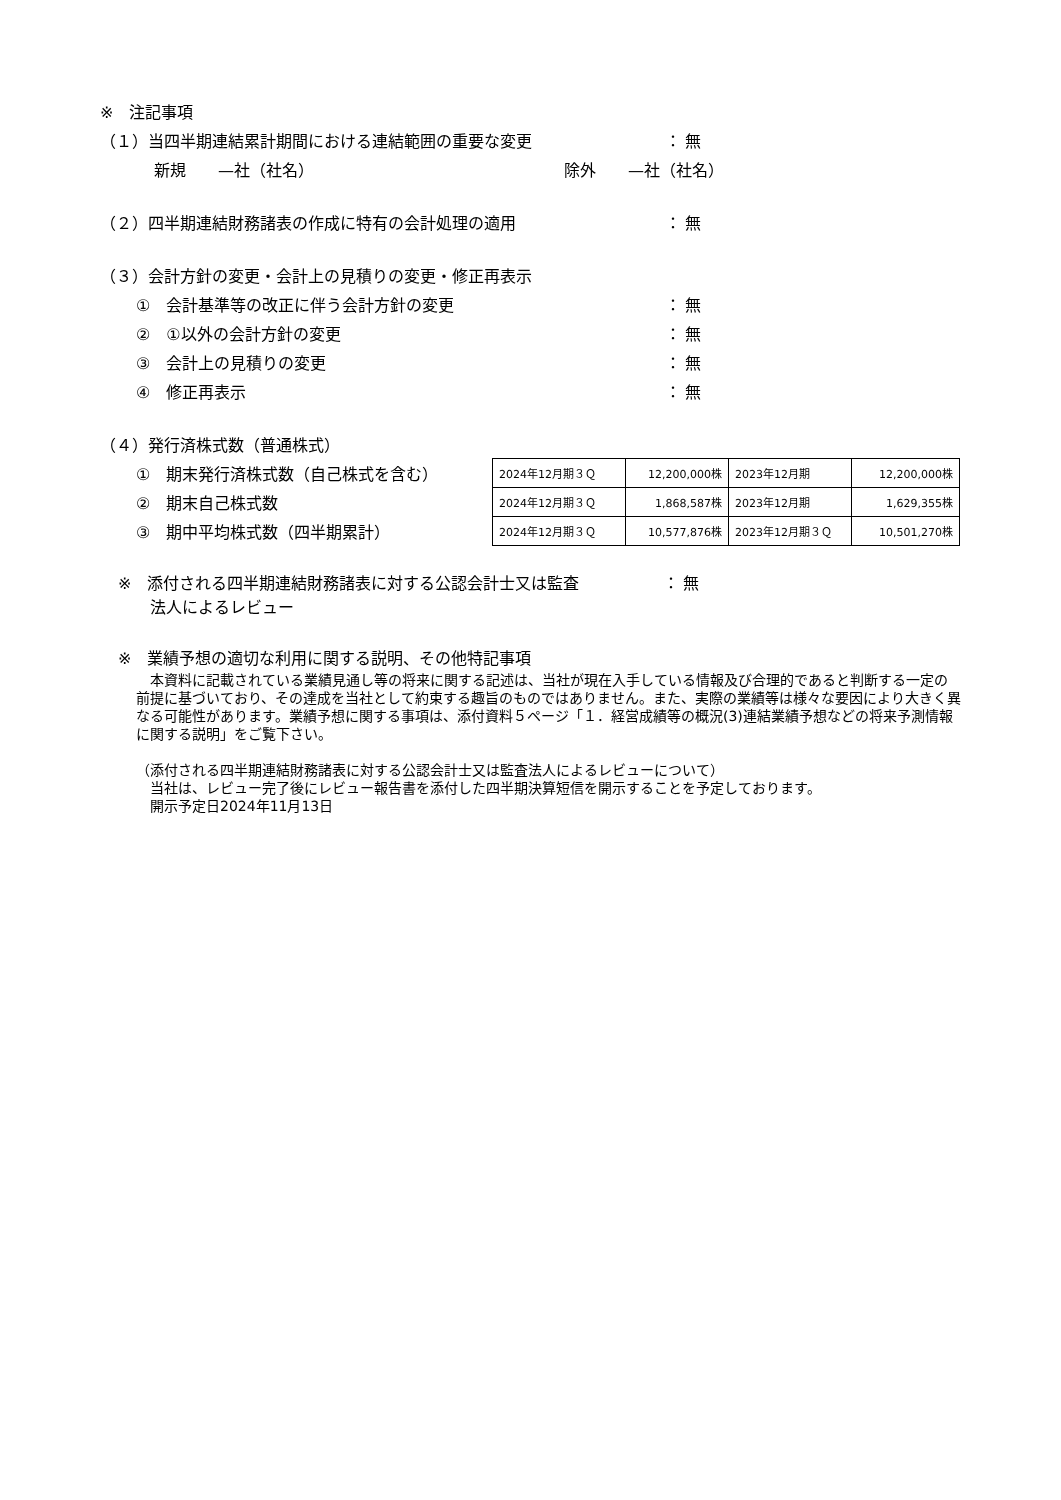※　注記事項
（１）当四半期連結累計期間における連結範囲の重要な変更 ： 無
新規　　—社（社名） 除外　　—社（社名）
（２）四半期連結財務諸表の作成に特有の会計処理の適用 ： 無
（３）会計方針の変更・会計上の見積りの変更・修正再表示
①　会計基準等の改正に伴う会計方針の変更 ： 無
②　①以外の会計方針の変更 ： 無
③　会計上の見積りの変更 ： 無
④　修正再表示 ： 無
（４）発行済株式数（普通株式）
①　期末発行済株式数（自己株式を含む）
②　期末自己株式数
③　期中平均株式数（四半期累計）
| 2024年12月期３Ｑ | 12,200,000株 | 2023年12月期 | 12,200,000株 |
| 2024年12月期３Ｑ | 1,868,587株 | 2023年12月期 | 1,629,355株 |
| 2024年12月期３Ｑ | 10,577,876株 | 2023年12月期３Ｑ | 10,501,270株 |
※　添付される四半期連結財務諸表に対する公認会計士又は監査
　　法人によるレビュー
： 無
※　業績予想の適切な利用に関する説明、その他特記事項
　本資料に記載されている業績見通し等の将来に関する記述は、当社が現在入手している情報及び合理的であると判断する一定の前提に基づいており、その達成を当社として約束する趣旨のものではありません。また、実際の業績等は様々な要因により大きく異なる可能性があります。業績予想に関する事項は、添付資料５ページ「１．経営成績等の概況(3)連結業績予想などの将来予測情報に関する説明」をご覧下さい。
（添付される四半期連結財務諸表に対する公認会計士又は監査法人によるレビューについて）
　当社は、レビュー完了後にレビュー報告書を添付した四半期決算短信を開示することを予定しております。
　開示予定日2024年11月13日